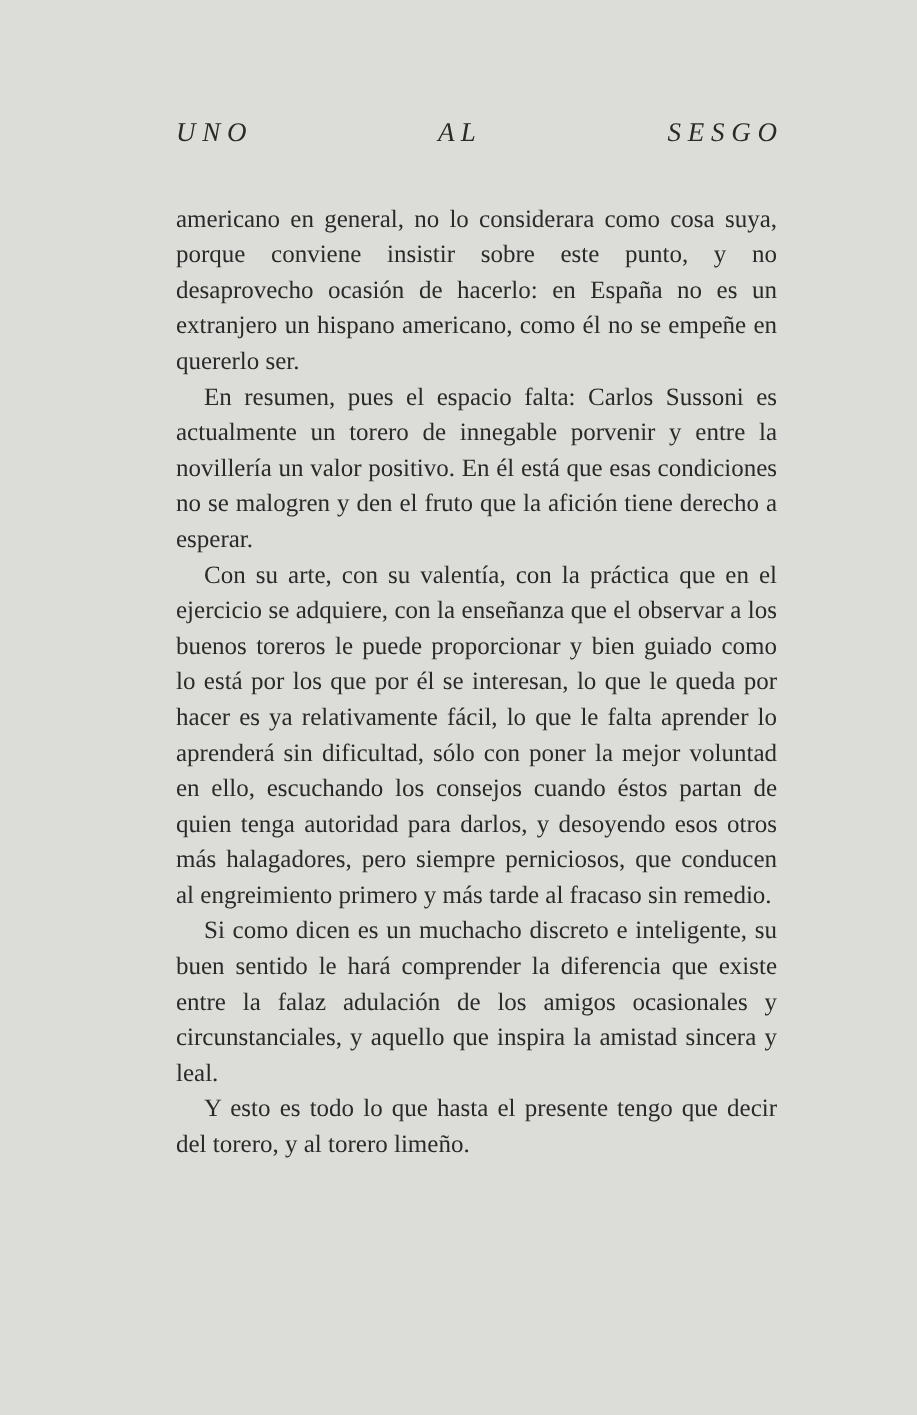U N O A L S E S G O
americano en general, no lo considerara como cosa suya, porque conviene insistir sobre este punto, y no desaprovecho ocasión de hacerlo: en España no es un extranjero un hispano americano, como él no se empeñe en quererlo ser.
En resumen, pues el espacio falta: Carlos Sussoni es actualmente un torero de innegable porvenir y entre la novillería un valor positivo. En él está que esas condiciones no se malogren y den el fruto que la afición tiene derecho a esperar.
Con su arte, con su valentía, con la práctica que en el ejercicio se adquiere, con la enseñanza que el observar a los buenos toreros le puede proporcionar y bien guiado como lo está por los que por él se interesan, lo que le queda por hacer es ya relativamente fácil, lo que le falta aprender lo aprenderá sin dificultad, sólo con poner la mejor voluntad en ello, escuchando los consejos cuando éstos partan de quien tenga autoridad para darlos, y desoyendo esos otros más halagadores, pero siempre perniciosos, que conducen al engreimiento primero y más tarde al fracaso sin remedio.
Si como dicen es un muchacho discreto e inteligente, su buen sentido le hará comprender la diferencia que existe entre la falaz adulación de los amigos ocasionales y circunstanciales, y aquello que inspira la amistad sincera y leal.
Y esto es todo lo que hasta el presente tengo que decir del torero, y al torero limeño.